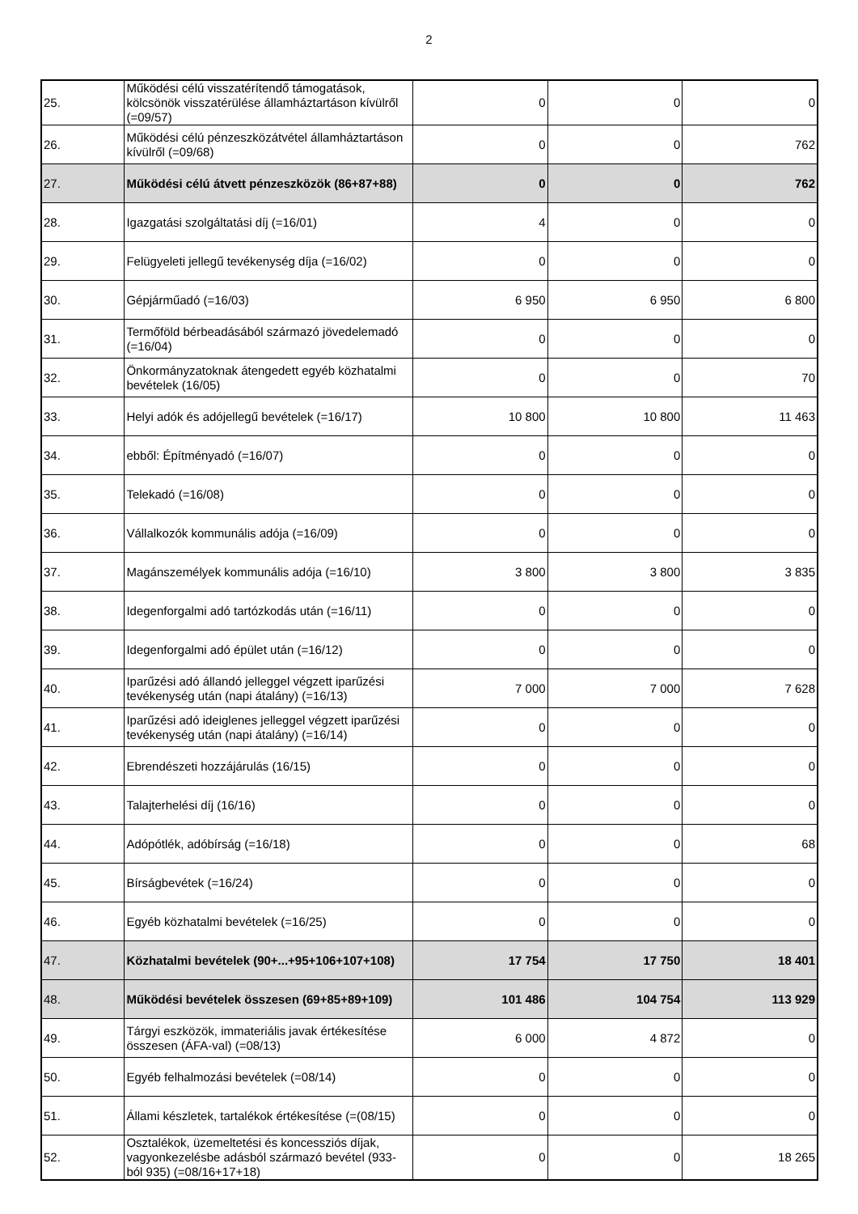2
| 25. | Működési célú visszatérítendő támogatások, kölcsönök visszatérülése államháztartáson kívülről (=09/57) | 0 | 0 | 0 |
| 26. | Működési célú pénzeszközátvétel államháztartáson kívülről (=09/68) | 0 | 0 | 762 |
| 27. | Működési célú átvett pénzeszközök (86+87+88) | 0 | 0 | 762 |
| 28. | Igazgatási szolgáltatási díj (=16/01) | 4 | 0 | 0 |
| 29. | Felügyeleti jellegű tevékenység díja (=16/02) | 0 | 0 | 0 |
| 30. | Gépjárműadó (=16/03) | 6 950 | 6 950 | 6 800 |
| 31. | Termőföld bérbeadásából származó jövedelemadó (=16/04) | 0 | 0 | 0 |
| 32. | Önkormányzatoknak átengedett egyéb közhatalmi bevételek (16/05) | 0 | 0 | 70 |
| 33. | Helyi adók és adójellegű bevételek (=16/17) | 10 800 | 10 800 | 11 463 |
| 34. | ebből: Építményadó (=16/07) | 0 | 0 | 0 |
| 35. | Telekadó (=16/08) | 0 | 0 | 0 |
| 36. | Vállalkozók kommunális adója (=16/09) | 0 | 0 | 0 |
| 37. | Magánszemélyek kommunális adója (=16/10) | 3 800 | 3 800 | 3 835 |
| 38. | Idegenforgalmi adó tartózkodás után (=16/11) | 0 | 0 | 0 |
| 39. | Idegenforgalmi adó épület után (=16/12) | 0 | 0 | 0 |
| 40. | Iparűzési adó állandó jelleggel végzett iparűzési tevékenység után (napi átalány) (=16/13) | 7 000 | 7 000 | 7 628 |
| 41. | Iparűzési adó ideiglenes jelleggel végzett iparűzési tevékenység után (napi átalány) (=16/14) | 0 | 0 | 0 |
| 42. | Ebrendészeti hozzájárulás (16/15) | 0 | 0 | 0 |
| 43. | Talajterhelési díj (16/16) | 0 | 0 | 0 |
| 44. | Adópótlék, adóbírság (=16/18) | 0 | 0 | 68 |
| 45. | Bírságbevétek (=16/24) | 0 | 0 | 0 |
| 46. | Egyéb közhatalmi bevételek (=16/25) | 0 | 0 | 0 |
| 47. | Közhatalmi bevételek (90+...+95+106+107+108) | 17 754 | 17 750 | 18 401 |
| 48. | Működési bevételek összesen (69+85+89+109) | 101 486 | 104 754 | 113 929 |
| 49. | Tárgyi eszközök, immateriális javak értékesítése összesen (ÁFA-val) (=08/13) | 6 000 | 4 872 | 0 |
| 50. | Egyéb felhalmozási bevételek (=08/14) | 0 | 0 | 0 |
| 51. | Állami készletek, tartalékok értékesítése (=(08/15) | 0 | 0 | 0 |
| 52. | Osztalékok, üzemeltetési és koncessziós díjak, vagyonkezelésbe adásból származó bevétel (933-ból 935) (=08/16+17+18) | 0 | 0 | 18 265 |